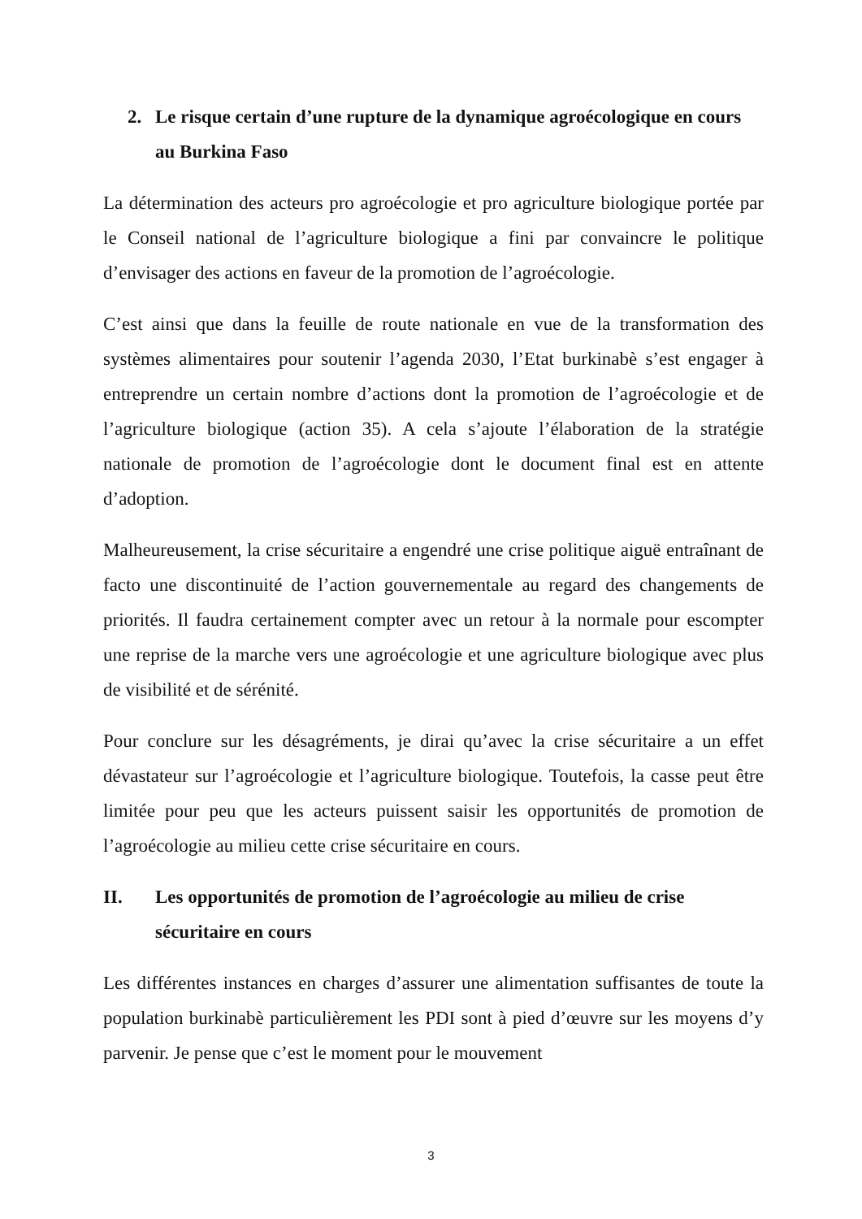2. Le risque certain d’une rupture de la dynamique agroécologique en cours au Burkina Faso
La détermination des acteurs pro agroécologie et pro agriculture biologique portée par le Conseil national de l’agriculture biologique a fini par convaincre le politique d’envisager des actions en faveur de la promotion de l’agroécologie.
C’est ainsi que dans la feuille de route nationale en vue de la transformation des systèmes alimentaires pour soutenir l’agenda 2030, l’Etat burkinabè s’est engager à entreprendre un certain nombre d’actions dont la promotion de l’agroécologie et de l’agriculture biologique (action 35). A cela s’ajoute l’élaboration de la stratégie nationale de promotion de l’agroécologie dont le document final est en attente d’adoption.
Malheureusement, la crise sécuritaire a engendré une crise politique aiguë entraînant de facto une discontinuité de l’action gouvernementale au regard des changements de priorités. Il faudra certainement compter avec un retour à la normale pour escompter une reprise de la marche vers une agroécologie et une agriculture biologique avec plus de visibilité et de sérénité.
Pour conclure sur les désagréments, je dirai qu’avec la crise sécuritaire a un effet dévastateur sur l’agroécologie et l’agriculture biologique. Toutefois, la casse peut être limitée pour peu que les acteurs puissent saisir les opportunités de promotion de l’agroécologie au milieu cette crise sécuritaire en cours.
II. Les opportunités de promotion de l’agroécologie au milieu de crise sécuritaire en cours
Les différentes instances en charges d’assurer une alimentation suffisantes de toute la population burkinabè particulièrement les PDI sont à pied d’œuvre sur les moyens d’y parvenir. Je pense que c’est le moment pour le mouvement
3